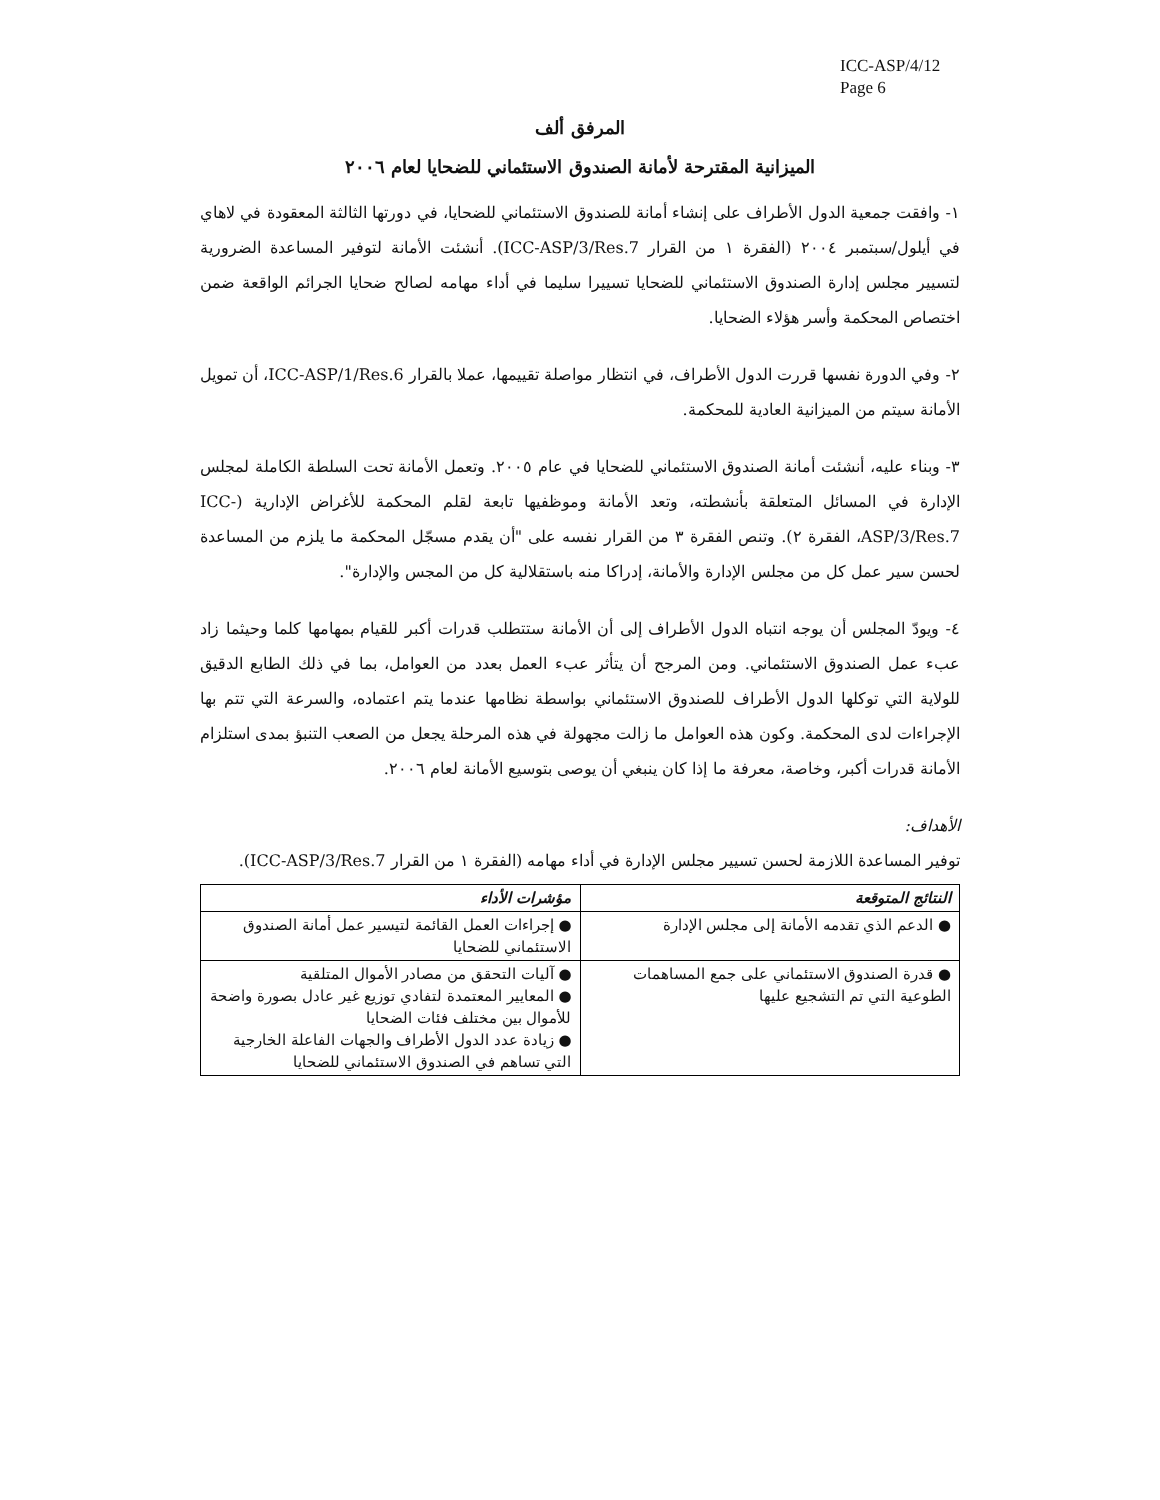ICC-ASP/4/12
Page 6
المرفق ألف
الميزانية المقترحة لأمانة الصندوق الاستئماني للضحايا لعام ٢٠٠٦
١- وافقت جمعية الدول الأطراف على إنشاء أمانة للصندوق الاستئماني للضحايا، في دورتها الثالثة المعقودة في لاهاي في أيلول/سبتمبر ٢٠٠٤ (الفقرة ١ من القرار ICC-ASP/3/Res.7). أنشئت الأمانة لتوفير المساعدة الضرورية لتسيير مجلس إدارة الصندوق الاستئماني للضحايا تسييرا سليما في أداء مهامه لصالح ضحايا الجرائم الواقعة ضمن اختصاص المحكمة وأسر هؤلاء الضحايا.
٢- وفي الدورة نفسها قررت الدول الأطراف، في انتظار مواصلة تقييمها، عملا بالقرار ICC-ASP/1/Res.6، أن تمويل الأمانة سيتم من الميزانية العادية للمحكمة.
٣- وبناء عليه، أنشئت أمانة الصندوق الاستئماني للضحايا في عام ٢٠٠٥. وتعمل الأمانة تحت السلطة الكاملة لمجلس الإدارة في المسائل المتعلقة بأنشطته، وتعد الأمانة وموظفيها تابعة لقلم المحكمة للأغراض الإدارية (ICC-ASP/3/Res.7، الفقرة ٢). وتنص الفقرة ٣ من القرار نفسه على "أن يقدم مسجّل المحكمة ما يلزم من المساعدة لحسن سير عمل كل من مجلس الإدارة والأمانة، إدراكا منه باستقلالية كل من المجس والإدارة".
٤- ويودّ المجلس أن يوجه انتباه الدول الأطراف إلى أن الأمانة ستتطلب قدرات أكبر للقيام بمهامها كلما وحيثما زاد عبء عمل الصندوق الاستئماني. ومن المرجح أن يتأثر عبء العمل بعدد من العوامل، بما في ذلك الطابع الدقيق للولاية التي توكلها الدول الأطراف للصندوق الاستئماني بواسطة نظامها عندما يتم اعتماده، والسرعة التي تتم بها الإجراءات لدى المحكمة. وكون هذه العوامل ما زالت مجهولة في هذه المرحلة يجعل من الصعب التنبؤ بمدى استلزام الأمانة قدرات أكبر، وخاصة، معرفة ما إذا كان ينبغي أن يوصى بتوسيع الأمانة لعام ٢٠٠٦.
الأهداف:
توفير المساعدة اللازمة لحسن تسيير مجلس الإدارة في أداء مهامه (الفقرة ١ من القرار ICC-ASP/3/Res.7).
| النتائج المتوقعة | مؤشرات الأداء |
| --- | --- |
| ● الدعم الذي تقدمه الأمانة إلى مجلس الإدارة | ● إجراءات العمل القائمة لتيسير عمل أمانة الصندوق الاستئماني للضحايا |
| ● قدرة الصندوق الاستئماني على جمع المساهمات الطوعية التي تم التشجيع عليها | ● آليات التحقق من مصادر الأموال المتلقية ● المعايير المعتمدة لتفادي توزيع غير عادل بصورة واضحة للأموال بين مختلف فئات الضحايا ● زيادة عدد الدول الأطراف والجهات الفاعلة الخارجية التي تساهم في الصندوق الاستئماني للضحايا |